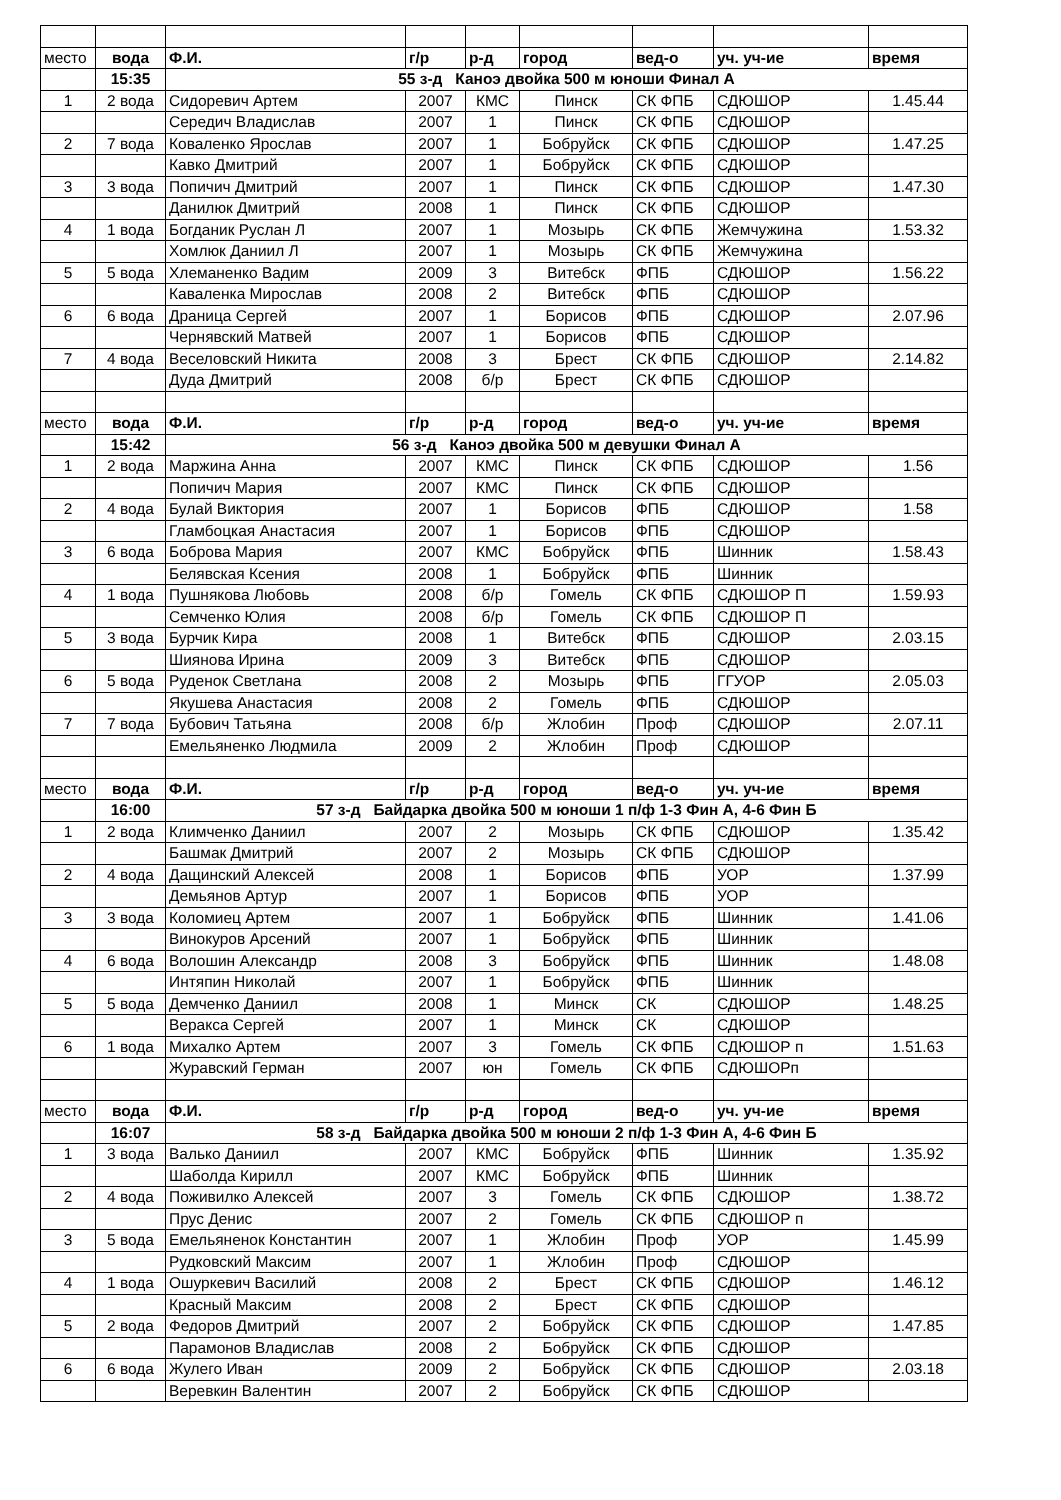| место | вода | Ф.И. | г/р | р-д | город | вед-о | уч. уч-ие | время |
| | 15:35 | 55 з-д Каноэ двойка 500 м юноши Финал А | | | | | | |
| 1 | 2 вода | Сидоревич Артем | 2007 | КМС | Пинск | СК ФПБ | СДЮШОР | 1.45.44 |
| | | Середич Владислав | 2007 | 1 | Пинск | СК ФПБ | СДЮШОР | |
| 2 | 7 вода | Коваленко Ярослав | 2007 | 1 | Бобруйск | СК ФПБ | СДЮШОР | 1.47.25 |
| | | Кавко Дмитрий | 2007 | 1 | Бобруйск | СК ФПБ | СДЮШОР | |
| 3 | 3 вода | Попичич Дмитрий | 2007 | 1 | Пинск | СК ФПБ | СДЮШОР | 1.47.30 |
| | | Данилюк Дмитрий | 2008 | 1 | Пинск | СК ФПБ | СДЮШОР | |
| 4 | 1 вода | Богданик Руслан Л | 2007 | 1 | Мозырь | СК ФПБ | Жемчужина | 1.53.32 |
| | | Хомлюк Даниил Л | 2007 | 1 | Мозырь | СК ФПБ | Жемчужина | |
| 5 | 5 вода | Хлеманенко Вадим | 2009 | 3 | Витебск | ФПБ | СДЮШОР | 1.56.22 |
| | | Каваленка Мирослав | 2008 | 2 | Витебск | ФПБ | СДЮШОР | |
| 6 | 6 вода | Драница Сергей | 2007 | 1 | Борисов | ФПБ | СДЮШОР | 2.07.96 |
| | | Чернявский Матвей | 2007 | 1 | Борисов | ФПБ | СДЮШОР | |
| 7 | 4 вода | Веселовский Никита | 2008 | 3 | Брест | СК ФПБ | СДЮШОР | 2.14.82 |
| | | Дуда Дмитрий | 2008 | б/р | Брест | СК ФПБ | СДЮШОР | |
| место | вода | Ф.И. | г/р | р-д | город | вед-о | уч. уч-ие | время |
| | 15:42 | 56 з-д Каноэ двойка 500 м девушки Финал А | | | | | | |
| 1 | 2 вода | Маржина Анна | 2007 | КМС | Пинск | СК ФПБ | СДЮШОР | 1.56 |
| | | Попичич Мария | 2007 | КМС | Пинск | СК ФПБ | СДЮШОР | |
| 2 | 4 вода | Булай Виктория | 2007 | 1 | Борисов | ФПБ | СДЮШОР | 1.58 |
| | | Гламбоцкая Анастасия | 2007 | 1 | Борисов | ФПБ | СДЮШОР | |
| 3 | 6 вода | Боброва Мария | 2007 | КМС | Бобруйск | ФПБ | Шинник | 1.58.43 |
| | | Белявская Ксения | 2008 | 1 | Бобруйск | ФПБ | Шинник | |
| 4 | 1 вода | Пушнякова Любовь | 2008 | б/р | Гомель | СК ФПБ | СДЮШОР П | 1.59.93 |
| | | Семченко Юлия | 2008 | б/р | Гомель | СК ФПБ | СДЮШОР П | |
| 5 | 3 вода | Бурчик Кира | 2008 | 1 | Витебск | ФПБ | СДЮШОР | 2.03.15 |
| | | Шиянова Ирина | 2009 | 3 | Витебск | ФПБ | СДЮШОР | |
| 6 | 5 вода | Руденок Светлана | 2008 | 2 | Мозырь | ФПБ | ГГУОР | 2.05.03 |
| | | Якушева Анастасия | 2008 | 2 | Гомель | ФПБ | СДЮШОР | |
| 7 | 7 вода | Бубович Татьяна | 2008 | б/р | Жлобин | Проф | СДЮШОР | 2.07.11 |
| | | Емельяненко Людмила | 2009 | 2 | Жлобин | Проф | СДЮШОР | |
| место | вода | Ф.И. | г/р | р-д | город | вед-о | уч. уч-ие | время |
| | 16:00 | 57 з-д Байдарка двойка 500 м юноши 1 п/ф 1-3 Фин А, 4-6 Фин Б | | | | | | |
| 1 | 2 вода | Климченко Даниил | 2007 | 2 | Мозырь | СК ФПБ | СДЮШОР | 1.35.42 |
| | | Башмак Дмитрий | 2007 | 2 | Мозырь | СК ФПБ | СДЮШОР | |
| 2 | 4 вода | Дащинский Алексей | 2008 | 1 | Борисов | ФПБ | УОР | 1.37.99 |
| | | Демьянов Артур | 2007 | 1 | Борисов | ФПБ | УОР | |
| 3 | 3 вода | Коломиец Артем | 2007 | 1 | Бобруйск | ФПБ | Шинник | 1.41.06 |
| | | Винокуров Арсений | 2007 | 1 | Бобруйск | ФПБ | Шинник | |
| 4 | 6 вода | Волошин Александр | 2008 | 3 | Бобруйск | ФПБ | Шинник | 1.48.08 |
| | | Интяпин Николай | 2007 | 1 | Бобруйск | ФПБ | Шинник | |
| 5 | 5 вода | Демченко Даниил | 2008 | 1 | Минск | СК | СДЮШОР | 1.48.25 |
| | | Веракса Сергей | 2007 | 1 | Минск | СК | СДЮШОР | |
| 6 | 1 вода | Михалко Артем | 2007 | 3 | Гомель | СК ФПБ | СДЮШОР п | 1.51.63 |
| | | Журавский Герман | 2007 | юн | Гомель | СК ФПБ | СДЮШОРп | |
| место | вода | Ф.И. | г/р | р-д | город | вед-о | уч. уч-ие | время |
| | 16:07 | 58 з-д Байдарка двойка 500 м юноши 2 п/ф 1-3 Фин А, 4-6 Фин Б | | | | | | |
| 1 | 3 вода | Валько Даниил | 2007 | КМС | Бобруйск | ФПБ | Шинник | 1.35.92 |
| | | Шаболда Кирилл | 2007 | КМС | Бобруйск | ФПБ | Шинник | |
| 2 | 4 вода | Поживилко Алексей | 2007 | 3 | Гомель | СК ФПБ | СДЮШОР | 1.38.72 |
| | | Прус Денис | 2007 | 2 | Гомель | СК ФПБ | СДЮШОР п | |
| 3 | 5 вода | Емельяненок Константин | 2007 | 1 | Жлобин | Проф | УОР | 1.45.99 |
| | | Рудковский Максим | 2007 | 1 | Жлобин | Проф | СДЮШОР | |
| 4 | 1 вода | Ошуркевич Василий | 2008 | 2 | Брест | СК ФПБ | СДЮШОР | 1.46.12 |
| | | Красный Максим | 2008 | 2 | Брест | СК ФПБ | СДЮШОР | |
| 5 | 2 вода | Федоров Дмитрий | 2007 | 2 | Бобруйск | СК ФПБ | СДЮШОР | 1.47.85 |
| | | Парамонов Владислав | 2008 | 2 | Бобруйск | СК ФПБ | СДЮШОР | |
| 6 | 6 вода | Жулего Иван | 2009 | 2 | Бобруйск | СК ФПБ | СДЮШОР | 2.03.18 |
| | | Веревкин Валентин | 2007 | 2 | Бобруйск | СК ФПБ | СДЮШОР | |